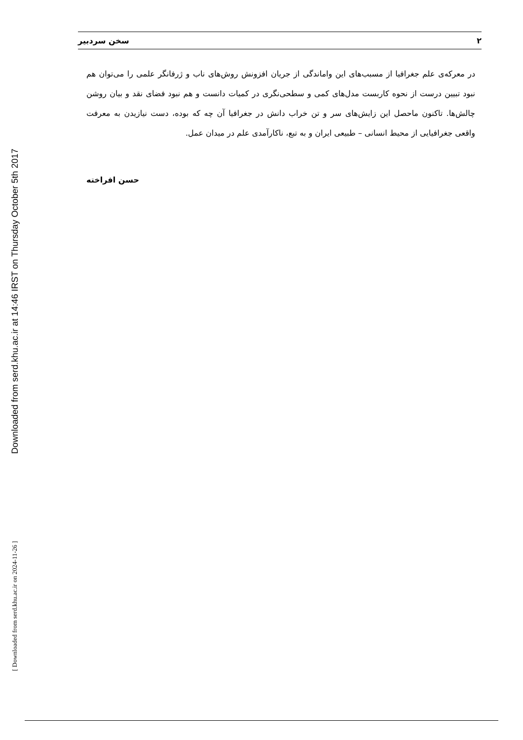Downloaded from serd.khu.ac.ir at 14:46 IRST on Thursday October 5th 2017
[ Downloaded from serd.khu.ac.ir on 2024-11-26 ]
۲ سخن سردبیر
در معرکه‌ی علم جغرافیا از مسبب‌های این واماندگی از جریان افزونش روش‌های ناب و ژرفانگر علمی را می‌توان هم نبود تبیین درست از نحوه کاربست مدل‌های کمی و سطحی‌نگری در کمیات دانست و هم نبود فضای نقد و بیان روشن چالش‌ها. تاکنون ماحصل این زایش‌های سر و تن خراب دانش در جغرافیا آن چه که بوده، دست نیازیدن به معرفت واقعی جغرافیایی از محیط انسانی – طبیعی ایران و به تبع، ناکارآمدی علم در میدان عمل.
حسن افراخته